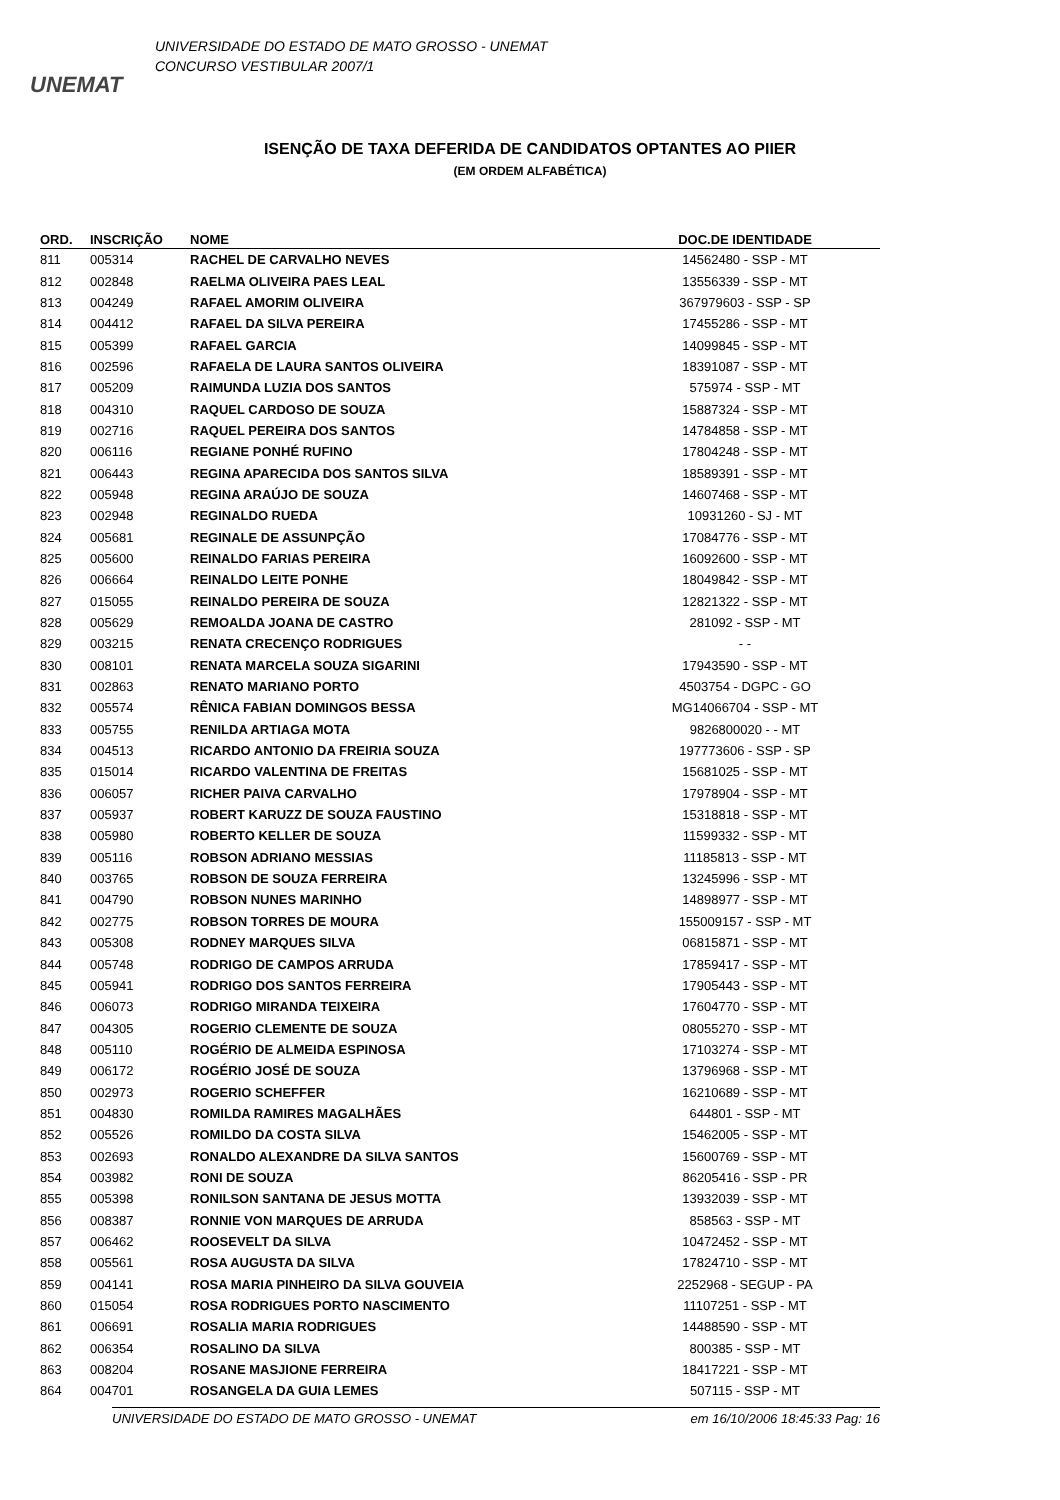UNEMAT
UNIVERSIDADE DO ESTADO DE MATO GROSSO - UNEMAT
CONCURSO VESTIBULAR 2007/1
ISENÇÃO DE TAXA DEFERIDA DE CANDIDATOS OPTANTES AO PIIER
(EM ORDEM ALFABÉTICA)
| ORD. | INSCRIÇÃO | NOME | DOC.DE IDENTIDADE |
| --- | --- | --- | --- |
| 811 | 005314 | RACHEL DE CARVALHO NEVES | 14562480 - SSP - MT |
| 812 | 002848 | RAELMA OLIVEIRA PAES LEAL | 13556339 - SSP - MT |
| 813 | 004249 | RAFAEL AMORIM OLIVEIRA | 367979603 - SSP - SP |
| 814 | 004412 | RAFAEL DA SILVA PEREIRA | 17455286 - SSP - MT |
| 815 | 005399 | RAFAEL GARCIA | 14099845 - SSP - MT |
| 816 | 002596 | RAFAELA DE LAURA SANTOS OLIVEIRA | 18391087 - SSP - MT |
| 817 | 005209 | RAIMUNDA LUZIA DOS SANTOS | 575974 - SSP - MT |
| 818 | 004310 | RAQUEL CARDOSO DE SOUZA | 15887324 - SSP - MT |
| 819 | 002716 | RAQUEL PEREIRA DOS SANTOS | 14784858 - SSP - MT |
| 820 | 006116 | REGIANE PONHÉ RUFINO | 17804248 - SSP - MT |
| 821 | 006443 | REGINA APARECIDA DOS SANTOS SILVA | 18589391 - SSP - MT |
| 822 | 005948 | REGINA ARAÚJO DE SOUZA | 14607468 - SSP - MT |
| 823 | 002948 | REGINALDO RUEDA | 10931260 - SJ - MT |
| 824 | 005681 | REGINALE DE ASSUNPÇÃO | 17084776 - SSP - MT |
| 825 | 005600 | REINALDO FARIAS PEREIRA | 16092600 - SSP - MT |
| 826 | 006664 | REINALDO LEITE PONHE | 18049842 - SSP - MT |
| 827 | 015055 | REINALDO PEREIRA DE SOUZA | 12821322 - SSP - MT |
| 828 | 005629 | REMOALDA JOANA DE CASTRO | 281092 - SSP - MT |
| 829 | 003215 | RENATA CRECENÇO RODRIGUES | - - |
| 830 | 008101 | RENATA MARCELA SOUZA SIGARINI | 17943590 - SSP - MT |
| 831 | 002863 | RENATO MARIANO PORTO | 4503754 - DGPC - GO |
| 832 | 005574 | RÊNICA FABIAN DOMINGOS BESSA | MG14066704 - SSP - MT |
| 833 | 005755 | RENILDA ARTIAGA MOTA | 9826800020 - - MT |
| 834 | 004513 | RICARDO ANTONIO DA FREIRIA SOUZA | 197773606 - SSP - SP |
| 835 | 015014 | RICARDO VALENTINA DE FREITAS | 15681025 - SSP - MT |
| 836 | 006057 | RICHER PAIVA CARVALHO | 17978904 - SSP - MT |
| 837 | 005937 | ROBERT KARUZZ DE SOUZA FAUSTINO | 15318818 - SSP - MT |
| 838 | 005980 | ROBERTO KELLER DE SOUZA | 11599332 - SSP - MT |
| 839 | 005116 | ROBSON ADRIANO MESSIAS | 11185813 - SSP - MT |
| 840 | 003765 | ROBSON DE SOUZA FERREIRA | 13245996 - SSP - MT |
| 841 | 004790 | ROBSON NUNES MARINHO | 14898977 - SSP - MT |
| 842 | 002775 | ROBSON TORRES DE MOURA | 155009157 - SSP - MT |
| 843 | 005308 | RODNEY MARQUES SILVA | 06815871 - SSP - MT |
| 844 | 005748 | RODRIGO DE CAMPOS ARRUDA | 17859417 - SSP - MT |
| 845 | 005941 | RODRIGO DOS SANTOS FERREIRA | 17905443 - SSP - MT |
| 846 | 006073 | RODRIGO MIRANDA TEIXEIRA | 17604770 - SSP - MT |
| 847 | 004305 | ROGERIO CLEMENTE DE SOUZA | 08055270 - SSP - MT |
| 848 | 005110 | ROGÉRIO DE ALMEIDA ESPINOSA | 17103274 - SSP - MT |
| 849 | 006172 | ROGÉRIO JOSÉ DE SOUZA | 13796968 - SSP - MT |
| 850 | 002973 | ROGERIO SCHEFFER | 16210689 - SSP - MT |
| 851 | 004830 | ROMILDA RAMIRES MAGALHÃES | 644801 - SSP - MT |
| 852 | 005526 | ROMILDO DA COSTA SILVA | 15462005 - SSP - MT |
| 853 | 002693 | RONALDO ALEXANDRE DA SILVA SANTOS | 15600769 - SSP - MT |
| 854 | 003982 | RONI DE SOUZA | 86205416 - SSP - PR |
| 855 | 005398 | RONILSON SANTANA DE JESUS MOTTA | 13932039 - SSP - MT |
| 856 | 008387 | RONNIE VON MARQUES DE ARRUDA | 858563 - SSP - MT |
| 857 | 006462 | ROOSEVELT DA SILVA | 10472452 - SSP - MT |
| 858 | 005561 | ROSA AUGUSTA DA SILVA | 17824710 - SSP - MT |
| 859 | 004141 | ROSA MARIA PINHEIRO DA SILVA GOUVEIA | 2252968 - SEGUP - PA |
| 860 | 015054 | ROSA RODRIGUES PORTO NASCIMENTO | 11107251 - SSP - MT |
| 861 | 006691 | ROSALIA MARIA RODRIGUES | 14488590 - SSP - MT |
| 862 | 006354 | ROSALINO DA SILVA | 800385 - SSP - MT |
| 863 | 008204 | ROSANE MASJIONE FERREIRA | 18417221 - SSP - MT |
| 864 | 004701 | ROSANGELA DA GUIA LEMES | 507115 - SSP - MT |
UNIVERSIDADE DO ESTADO DE MATO GROSSO - UNEMAT em 16/10/2006 18:45:33 Pag: 16